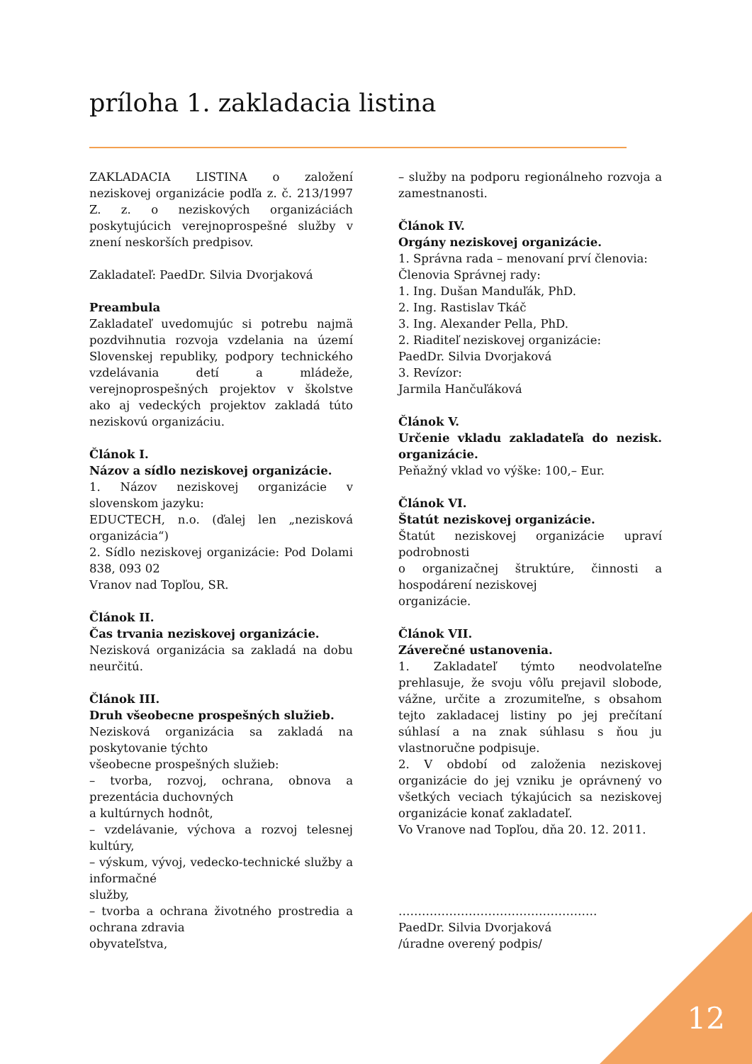príloha 1. zakladacia listina
ZAKLADACIA LISTINA o založení neziskovej organizácie podľa z. č. 213/1997 Z. z. o neziskových organizáciách poskytujúcich verejnoprospešné služby v znení neskorších predpisov.
Zakladateľ: PaedDr. Silvia Dvorjaková
Preambula
Zakladateľ uvedomujúc si potrebu najmä pozdvihnutia rozvoja vzdelania na území Slovenskej republiky, podpory technického vzdelávania detí a mládeže, verejnoprospešných projektov v školstve ako aj vedeckých projektov zakladá túto neziskovú organizáciu.
Článok I.
Názov a sídlo neziskovej organizácie.
1. Názov neziskovej organizácie v slovenskom jazyku:
EDUCTECH, n.o. (ďalej len „nezisková organizácia“)
2. Sídlo neziskovej organizácie: Pod Dolami 838, 093 02
Vranov nad Topľou, SR.
Článok II.
Čas trvania neziskovej organizácie.
Nezisková organizácia sa zakladá na dobu neurčitú.
Článok III.
Druh všeobecne prospešných služieb.
Nezisková organizácia sa zakladá na poskytovanie týchto
všeobecne prospešných služieb:
– tvorba, rozvoj, ochrana, obnova a prezentácia duchovných
a kultúrnych hodnôt,
– vzdelávanie, výchova a rozvoj telesnej kultúry,
– výskum, vývoj, vedecko-technické služby a informačné
služby,
– tvorba a ochrana životného prostredia a ochrana zdravia
obyvateľstva,
– služby na podporu regionálneho rozvoja a zamestnanosti.
Článok IV.
Orgány neziskovej organizácie.
1. Správna rada – menovaní prví členovia:
Členovia Správnej rady:
1. Ing. Dušan Manduľák, PhD.
2. Ing. Rastislav Tkáč
3. Ing. Alexander Pella, PhD.
2. Riaditeľ neziskovej organizácie:
PaedDr. Silvia Dvorjaková
3. Revízor:
Jarmila Hančuľáková
Článok V.
Určenie vkladu zakladateľa do nezisk. organizácie.
Peňažný vklad vo výške: 100,– Eur.
Článok VI.
Štatút neziskovej organizácie.
Štatút neziskovej organizácie upraví podrobnosti
o organizačnej štruktúre, činnosti a hospodárení neziskovej
organizácie.
Článok VII.
Záverečné ustanovenia.
1. Zakladateľ týmto neodvolateľne prehlasuje, že svoju vôľu prejavil slobode, vážne, určite a zrozumiteľne, s obsahom tejto zakladacej listiny po jej prečítaní súhlasí a na znak súhlasu s ňou ju vlastnoručne podpisuje.
2. V období od založenia neziskovej organizácie do jej vzniku je oprávnený vo všetkých veciach týkajúcich sa neziskovej organizácie konať zakladateľ.
Vo Vranove nad Topľou, dňa 20. 12. 2011.
……………………………………………
PaedDr. Silvia Dvorjaková
/úradne overený podpis/
12